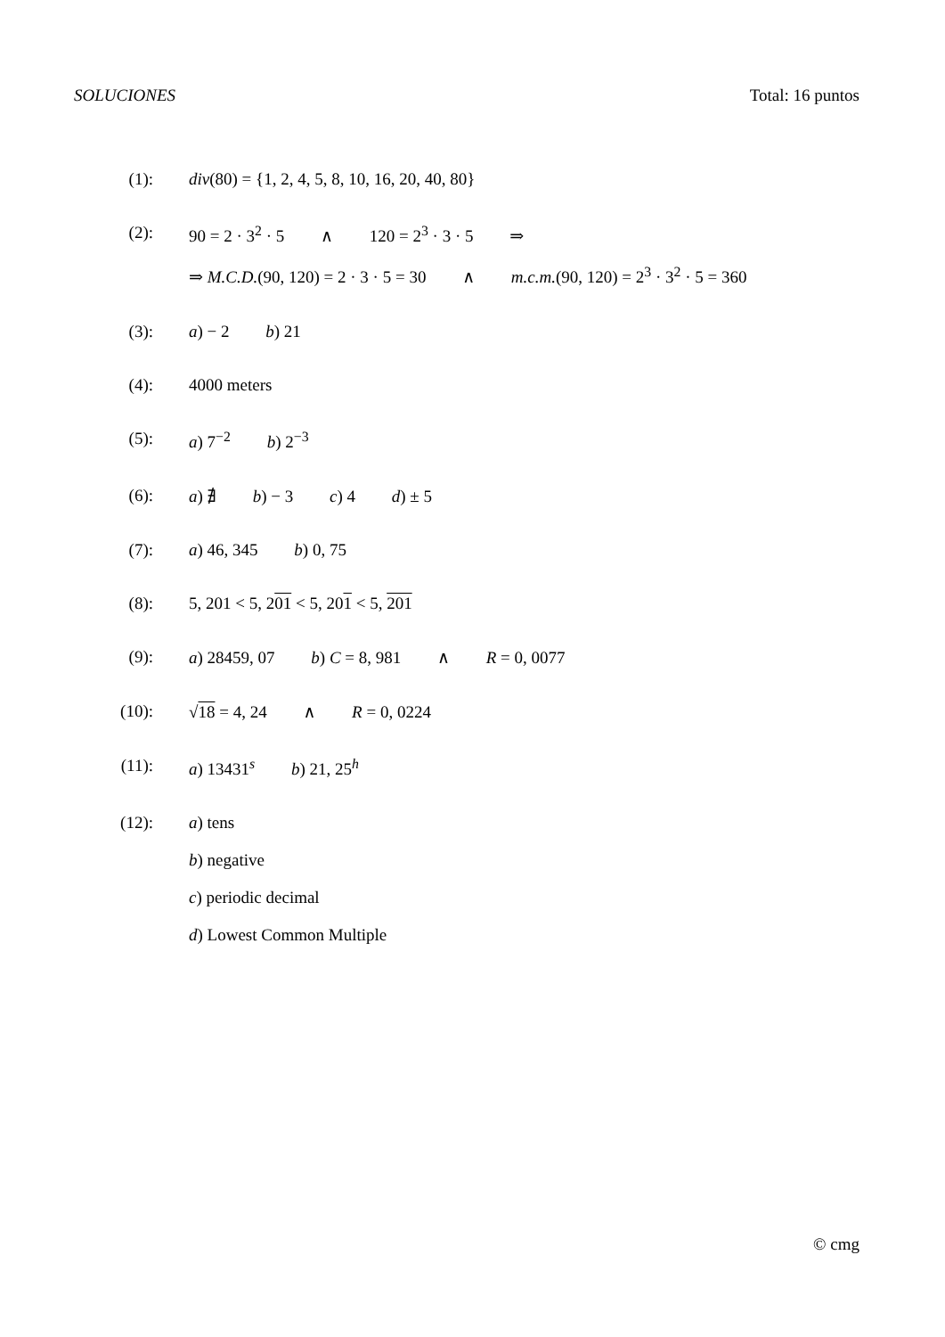SOLUCIONES Total: 16 puntos
(1): div(80) = {1, 2, 4, 5, 8, 10, 16, 20, 40, 80}
(2): 90 = 2 · 3<sup>2</sup> · 5 ∧ 120 = 2<sup>3</sup> · 3 · 5 ⇒
⇒ M.C.D.(90, 120) = 2 · 3 · 5 = 30 ∧ m.c.m.(90, 120) = 2<sup>3</sup> · 3<sup>2</sup> · 5 = 360
(3): a) − 2 b) 21
(4): 4000 meters
(5): a) 7<sup>−2</sup> b) 2<sup>−3</sup>
(6): a) ∄ b) − 3 c) 4 d) ± 5
(7): a) 46, 345 b) 0, 75
(8): 5, 201 < 5, 201 < 5, 201 < 5, 201
(9): a) 28459, 07 b) C = 8, 981 ∧ R = 0, 0077
(10): √18 = 4, 24 ∧ R = 0, 0224
(11): a) 13431<sup>s</sup> b) 21, 25<sup>h</sup>
(12): a) tens
b) negative
c) periodic decimal
d) Lowest Common Multiple
© cmg